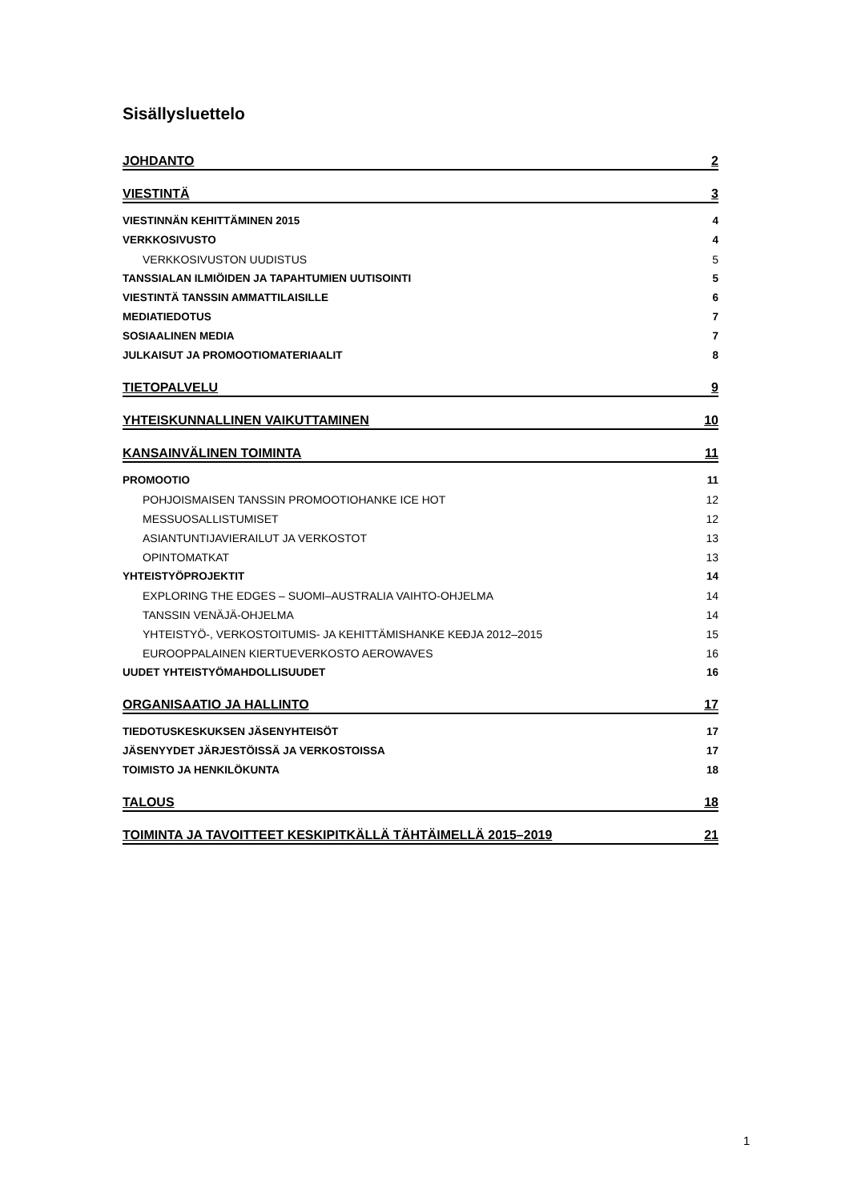Sisällysluettelo
JOHDANTO 2
VIESTINTÄ 3
VIESTINNÄN KEHITTÄMINEN 2015 4
VERKKOSIVUSTO 4
VERKKOSIVUSTON UUDISTUS 5
TANSSIALAN ILMIÖIDEN JA TAPAHTUMIEN UUTISOINTI 5
VIESTINTÄ TANSSIN AMMATTILAISILLE 6
MEDIATIEDOTUS 7
SOSIAALINEN MEDIA 7
JULKAISUT JA PROMOOTIOMATERIAALIT 8
TIETOPALVELU 9
YHTEISKUNNALLINEN VAIKUTTAMINEN 10
KANSAINVÄLINEN TOIMINTA 11
PROMOOTIO 11
POHJOISMAISEN TANSSIN PROMOOTIOHANKE ICE HOT 12
MESSUOSALLISTUMISET 12
ASIANTUNTIJAVIERAILUT JA VERKOSTOT 13
OPINTOMATKAT 13
YHTEISTYÖPROJEKTIT 14
EXPLORING THE EDGES – SUOMI–AUSTRALIA VAIHTO-OHJELMA 14
TANSSIN VENÄJÄ-OHJELMA 14
YHTEISTYÖ-, VERKOSTOITUMIS- JA KEHITTÄMISHANKE KEĐJA 2012–2015 15
EUROOPPALAINEN KIERTUEVERKOSTO AEROWAVES 16
UUDET YHTEISTYÖMAHDOLLISUUDET 16
ORGANISAATIO JA HALLINTO 17
TIEDOTUSKESKUKSEN JÄSENYHTEISÖT 17
JÄSENYYDET JÄRJESTÖISSÄ JA VERKOSTOISSA 17
TOIMISTO JA HENKILÖKUNTA 18
TALOUS 18
TOIMINTA JA TAVOITTEET KESKIPITKÄLLÄ TÄHTÄIMELLÄ 2015–2019 21
1